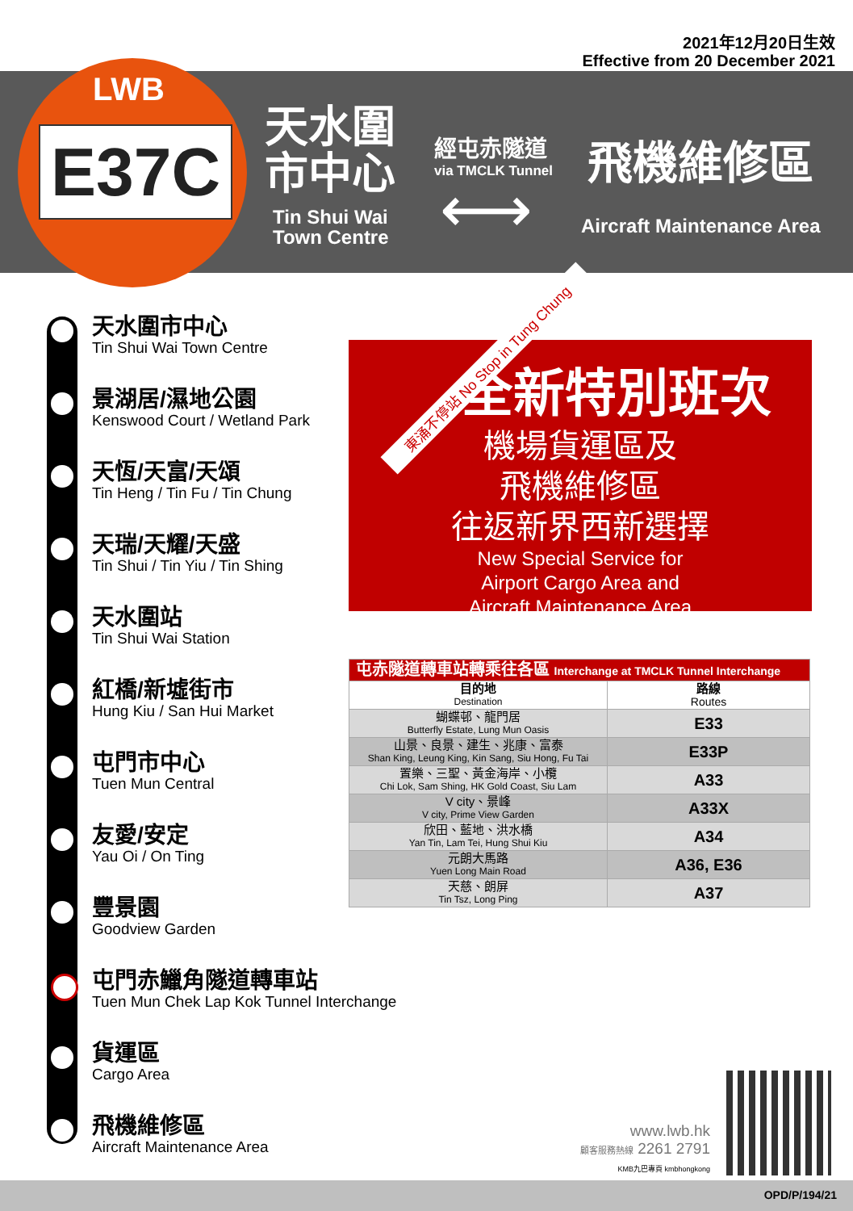2021年12月20日生效
Effective from 20 December 2021
LWB
E37C
天水圍
市中心
Tin Shui Wai
Town Centre
經屯赤隧道
via TMCLK Tunnel
⟷
飛機維修區
Aircraft Maintenance Area
天水圍市中心
Tin Shui Wai Town Centre
景湖居/濕地公園
Kenswood Court / Wetland Park
天恆/天富/天頌
Tin Heng / Tin Fu / Tin Chung
天瑞/天耀/天盛
Tin Shui / Tin Yiu / Tin Shing
天水圍站
Tin Shui Wai Station
紅橋/新墟街市
Hung Kiu / San Hui Market
屯門市中心
Tuen Mun Central
友愛/安定
Yau Oi / On Ting
豐景園
Goodview Garden
屯門赤鱲角隧道轉車站
Tuen Mun Chek Lap Kok Tunnel Interchange
貨運區
Cargo Area
飛機維修區
Aircraft Maintenance Area
東涌不停站 No Stop in Tung Chung
全新特別班次
機場貨運區及
飛機維修區
往返新界西新選擇
New Special Service for
Airport Cargo Area and
Aircraft Maintenance Area
| 屯赤隧道轉車站轉乘往各區 Interchange at TMCLK Tunnel Interchange | |
| --- | --- |
| 目的地 Destination | 路線 Routes |
| 蝴蝶邨、龍門居 Butterfly Estate, Lung Mun Oasis | E33 |
| 山景、良景、建生、兆康、富泰 Shan King, Leung King, Kin Sang, Siu Hong, Fu Tai | E33P |
| 置樂、三聖、黃金海岸、小欖 Chi Lok, Sam Shing, HK Gold Coast, Siu Lam | A33 |
| V city、景峰 V city, Prime View Garden | A33X |
| 欣田、藍地、洪水橋 Yan Tin, Lam Tei, Hung Shui Kiu | A34 |
| 元朗大馬路 Yuen Long Main Road | A36, E36 |
| 天慈、朗屏 Tin Tsz, Long Ping | A37 |
www.lwb.hk
顧客服務熱線 2261 2791
KMB九巴專頁 kmbhongkong
OPD/P/194/21